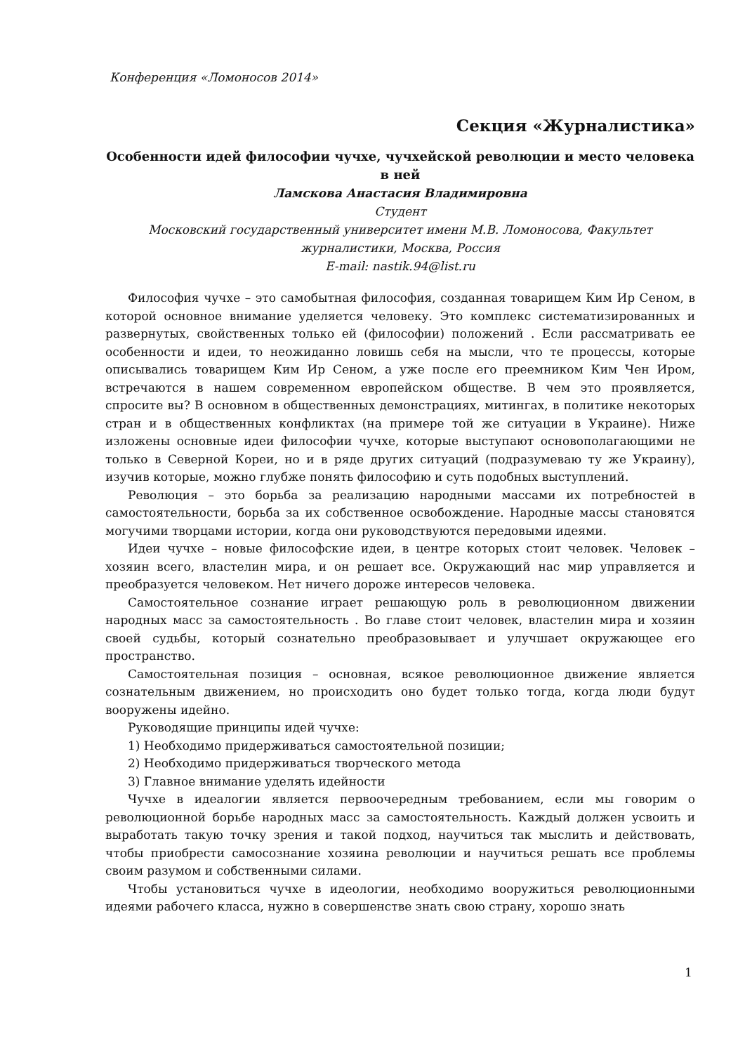Конференция «Ломоносов 2014»
Секция «Журналистика»
Особенности идей философии чучхе, чучхейской революции и место человека в ней
Ламскова Анастасия Владимировна
Студент
Московский государственный университет имени М.В. Ломоносова, Факультет журналистики, Москва, Россия
E-mail: nastik.94@list.ru
Философия чучхе – это самобытная философия, созданная товарищем Ким Ир Сеном, в которой основное внимание уделяется человеку. Это комплекс систематизированных и развернутых, свойственных только ей (философии) положений . Если рассматривать ее особенности и идеи, то неожиданно ловишь себя на мысли, что те процессы, которые описывались товарищем Ким Ир Сеном, а уже после его преемником Ким Чен Иром, встречаются в нашем современном европейском обществе. В чем это проявляется, спросите вы? В основном в общественных демонстрациях, митингах, в политике некоторых стран и в общественных конфликтах (на примере той же ситуации в Украине). Ниже изложены основные идеи философии чучхе, которые выступают основополагающими не только в Северной Кореи, но и в ряде других ситуаций (подразумеваю ту же Украину), изучив которые, можно глубже понять философию и суть подобных выступлений.
Революция – это борьба за реализацию народными массами их потребностей в самостоятельности, борьба за их собственное освобождение. Народные массы становятся могучими творцами истории, когда они руководствуются передовыми идеями.
Идеи чучхе – новые философские идеи, в центре которых стоит человек. Человек – хозяин всего, властелин мира, и он решает все. Окружающий нас мир управляется и преобразуется человеком. Нет ничего дороже интересов человека.
Самостоятельное сознание играет решающую роль в революционном движении народных масс за самостоятельность . Во главе стоит человек, властелин мира и хозяин своей судьбы, который сознательно преобразовывает и улучшает окружающее его пространство.
Самостоятельная позиция – основная, всякое революционное движение является сознательным движением, но происходить оно будет только тогда, когда люди будут вооружены идейно.
Руководящие принципы идей чучхе:
1) Необходимо придерживаться самостоятельной позиции;
2) Необходимо придерживаться творческого метода
3) Главное внимание уделять идейности
Чучхе в идеалогии является первоочередным требованием, если мы говорим о революционной борьбе народных масс за самостоятельность. Каждый должен усвоить и выработать такую точку зрения и такой подход, научиться так мыслить и действовать, чтобы приобрести самосознание хозяина революции и научиться решать все проблемы своим разумом и собственными силами.
Чтобы установиться чучхе в идеологии, необходимо вооружиться революционными идеями рабочего класса, нужно в совершенстве знать свою страну, хорошо знать
1